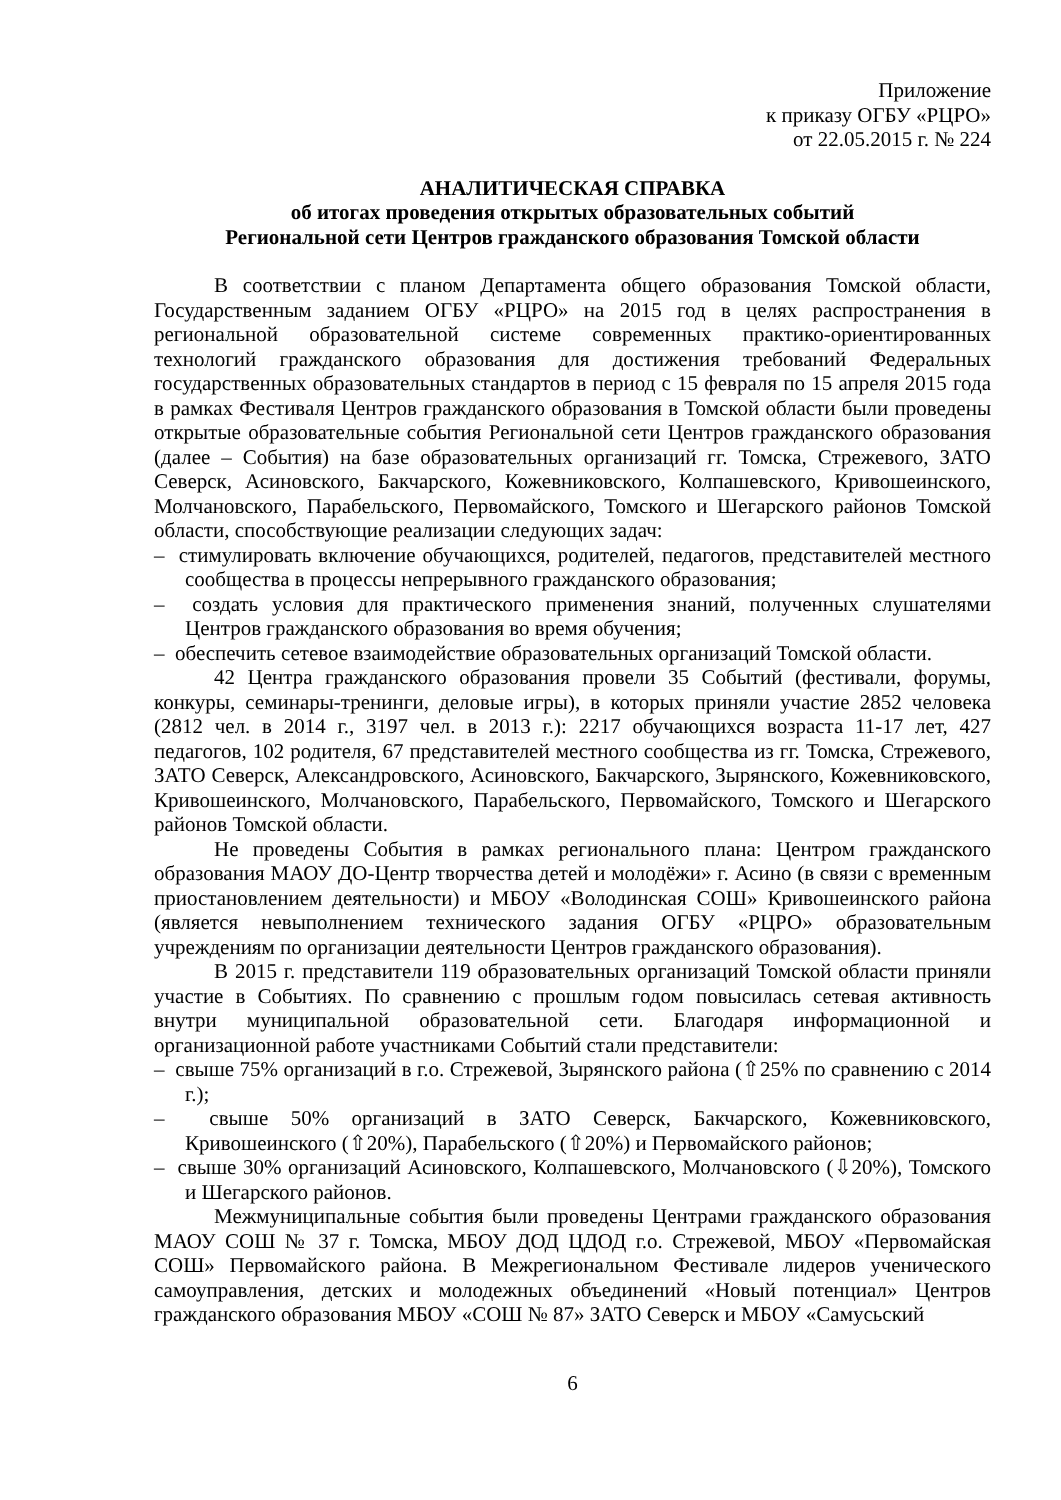Приложение
к приказу ОГБУ «РЦРО»
от 22.05.2015 г. № 224
АНАЛИТИЧЕСКАЯ СПРАВКА
об итогах проведения открытых образовательных событий
Региональной сети Центров гражданского образования Томской области
В соответствии с планом Департамента общего образования Томской области, Государственным заданием ОГБУ «РЦРО» на 2015 год в целях распространения в региональной образовательной системе современных практико-ориентированных технологий гражданского образования для достижения требований Федеральных государственных образовательных стандартов в период с 15 февраля по 15 апреля 2015 года в рамках Фестиваля Центров гражданского образования в Томской области были проведены открытые образовательные события Региональной сети Центров гражданского образования (далее – События) на базе образовательных организаций гг. Томска, Стрежевого, ЗАТО Северск, Асиновского, Бакчарского, Кожевниковского, Колпашевского, Кривошеинского, Молчановского, Парабельского, Первомайского, Томского и Шегарского районов Томской области, способствующие реализации следующих задач:
– стимулировать включение обучающихся, родителей, педагогов, представителей местного сообщества в процессы непрерывного гражданского образования;
– создать условия для практического применения знаний, полученных слушателями Центров гражданского образования во время обучения;
– обеспечить сетевое взаимодействие образовательных организаций Томской области.
42 Центра гражданского образования провели 35 Событий (фестивали, форумы, конкуры, семинары-тренинги, деловые игры), в которых приняли участие 2852 человека (2812 чел. в 2014 г., 3197 чел. в 2013 г.): 2217 обучающихся возраста 11-17 лет, 427 педагогов, 102 родителя, 67 представителей местного сообщества из гг. Томска, Стрежевого, ЗАТО Северск, Александровского, Асиновского, Бакчарского, Зырянского, Кожевниковского, Кривошеинского, Молчановского, Парабельского, Первомайского, Томского и Шегарского районов Томской области.
Не проведены События в рамках регионального плана: Центром гражданского образования МАОУ ДО-Центр творчества детей и молодёжи» г. Асино (в связи с временным приостановлением деятельности) и МБОУ «Володинская СОШ» Кривошеинского района (является невыполнением технического задания ОГБУ «РЦРО» образовательным учреждениям по организации деятельности Центров гражданского образования).
В 2015 г. представители 119 образовательных организаций Томской области приняли участие в Событиях. По сравнению с прошлым годом повысилась сетевая активность внутри муниципальной образовательной сети. Благодаря информационной и организационной работе участниками Событий стали представители:
– свыше 75% организаций в г.о. Стрежевой, Зырянского района (⇧25% по сравнению с 2014 г.);
– свыше 50% организаций в ЗАТО Северск, Бакчарского, Кожевниковского, Кривошеинского (⇧20%), Парабельского (⇧20%) и Первомайского районов;
– свыше 30% организаций Асиновского, Колпашевского, Молчановского (⇩20%), Томского и Шегарского районов.
Межмуниципальные события были проведены Центрами гражданского образования МАОУ СОШ № 37 г. Томска, МБОУ ДОД ЦДОД г.о. Стрежевой, МБОУ «Первомайская СОШ» Первомайского района. В Межрегиональном Фестивале лидеров ученического самоуправления, детских и молодежных объединений «Новый потенциал» Центров гражданского образования МБОУ «СОШ № 87» ЗАТО Северск и МБОУ «Самусьский
6